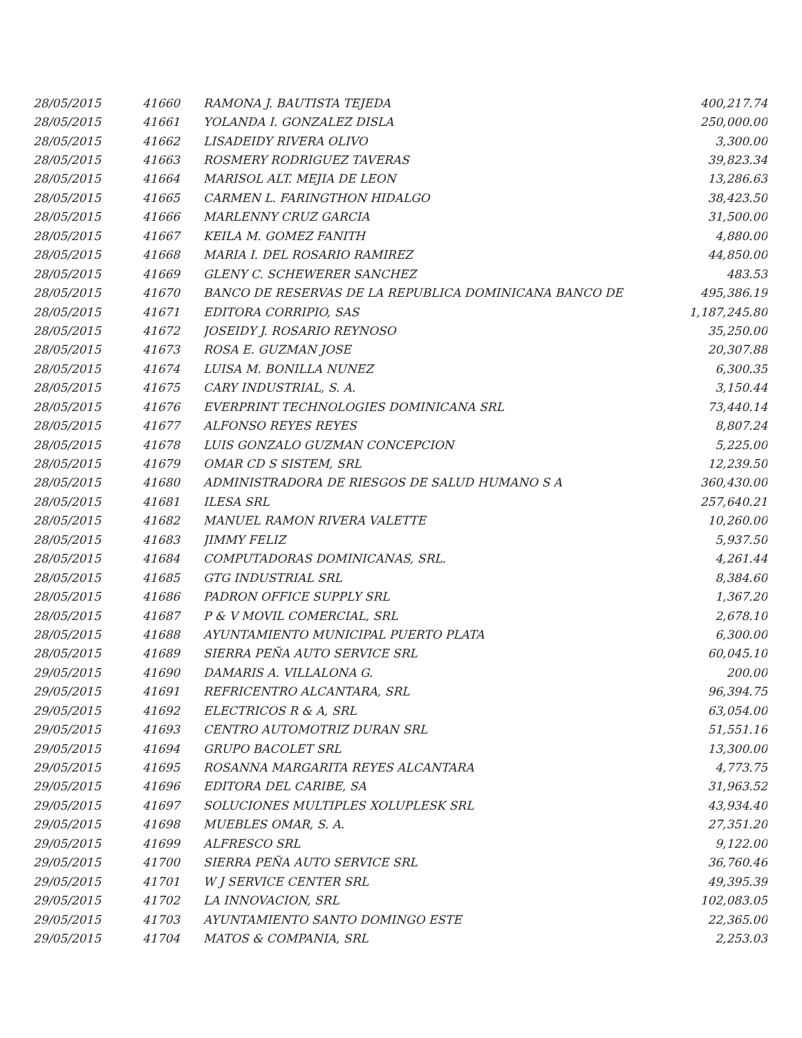| 28/05/2015 | 41660 | RAMONA J. BAUTISTA TEJEDA | 400,217.74 |
| 28/05/2015 | 41661 | YOLANDA I. GONZALEZ DISLA | 250,000.00 |
| 28/05/2015 | 41662 | LISADEIDY RIVERA OLIVO | 3,300.00 |
| 28/05/2015 | 41663 | ROSMERY RODRIGUEZ TAVERAS | 39,823.34 |
| 28/05/2015 | 41664 | MARISOL ALT. MEJIA DE LEON | 13,286.63 |
| 28/05/2015 | 41665 | CARMEN L. FARINGTHON HIDALGO | 38,423.50 |
| 28/05/2015 | 41666 | MARLENNY CRUZ GARCIA | 31,500.00 |
| 28/05/2015 | 41667 | KEILA M. GOMEZ FANITH | 4,880.00 |
| 28/05/2015 | 41668 | MARIA I. DEL ROSARIO RAMIREZ | 44,850.00 |
| 28/05/2015 | 41669 | GLENY C. SCHEWERER SANCHEZ | 483.53 |
| 28/05/2015 | 41670 | BANCO DE RESERVAS DE LA REPUBLICA DOMINICANA BANCO DE | 495,386.19 |
| 28/05/2015 | 41671 | EDITORA CORRIPIO, SAS | 1,187,245.80 |
| 28/05/2015 | 41672 | JOSEIDY J. ROSARIO REYNOSO | 35,250.00 |
| 28/05/2015 | 41673 | ROSA E. GUZMAN JOSE | 20,307.88 |
| 28/05/2015 | 41674 | LUISA M. BONILLA NUNEZ | 6,300.35 |
| 28/05/2015 | 41675 | CARY INDUSTRIAL, S. A. | 3,150.44 |
| 28/05/2015 | 41676 | EVERPRINT TECHNOLOGIES DOMINICANA SRL | 73,440.14 |
| 28/05/2015 | 41677 | ALFONSO REYES REYES | 8,807.24 |
| 28/05/2015 | 41678 | LUIS GONZALO GUZMAN CONCEPCION | 5,225.00 |
| 28/05/2015 | 41679 | OMAR CD S SISTEM, SRL | 12,239.50 |
| 28/05/2015 | 41680 | ADMINISTRADORA DE RIESGOS DE SALUD HUMANO S A | 360,430.00 |
| 28/05/2015 | 41681 | ILESA SRL | 257,640.21 |
| 28/05/2015 | 41682 | MANUEL RAMON RIVERA VALETTE | 10,260.00 |
| 28/05/2015 | 41683 | JIMMY FELIZ | 5,937.50 |
| 28/05/2015 | 41684 | COMPUTADORAS DOMINICANAS, SRL. | 4,261.44 |
| 28/05/2015 | 41685 | GTG INDUSTRIAL SRL | 8,384.60 |
| 28/05/2015 | 41686 | PADRON OFFICE SUPPLY SRL | 1,367.20 |
| 28/05/2015 | 41687 | P & V MOVIL COMERCIAL, SRL | 2,678.10 |
| 28/05/2015 | 41688 | AYUNTAMIENTO MUNICIPAL PUERTO PLATA | 6,300.00 |
| 28/05/2015 | 41689 | SIERRA PEÑA AUTO SERVICE SRL | 60,045.10 |
| 29/05/2015 | 41690 | DAMARIS A. VILLALONA G. | 200.00 |
| 29/05/2015 | 41691 | REFRICENTRO ALCANTARA, SRL | 96,394.75 |
| 29/05/2015 | 41692 | ELECTRICOS R & A, SRL | 63,054.00 |
| 29/05/2015 | 41693 | CENTRO AUTOMOTRIZ DURAN SRL | 51,551.16 |
| 29/05/2015 | 41694 | GRUPO BACOLET SRL | 13,300.00 |
| 29/05/2015 | 41695 | ROSANNA MARGARITA REYES ALCANTARA | 4,773.75 |
| 29/05/2015 | 41696 | EDITORA DEL CARIBE, SA | 31,963.52 |
| 29/05/2015 | 41697 | SOLUCIONES MULTIPLES XOLUPLESK SRL | 43,934.40 |
| 29/05/2015 | 41698 | MUEBLES OMAR, S. A. | 27,351.20 |
| 29/05/2015 | 41699 | ALFRESCO SRL | 9,122.00 |
| 29/05/2015 | 41700 | SIERRA PEÑA AUTO SERVICE SRL | 36,760.46 |
| 29/05/2015 | 41701 | W J SERVICE CENTER SRL | 49,395.39 |
| 29/05/2015 | 41702 | LA INNOVACION, SRL | 102,083.05 |
| 29/05/2015 | 41703 | AYUNTAMIENTO SANTO DOMINGO ESTE | 22,365.00 |
| 29/05/2015 | 41704 | MATOS & COMPANIA, SRL | 2,253.03 |